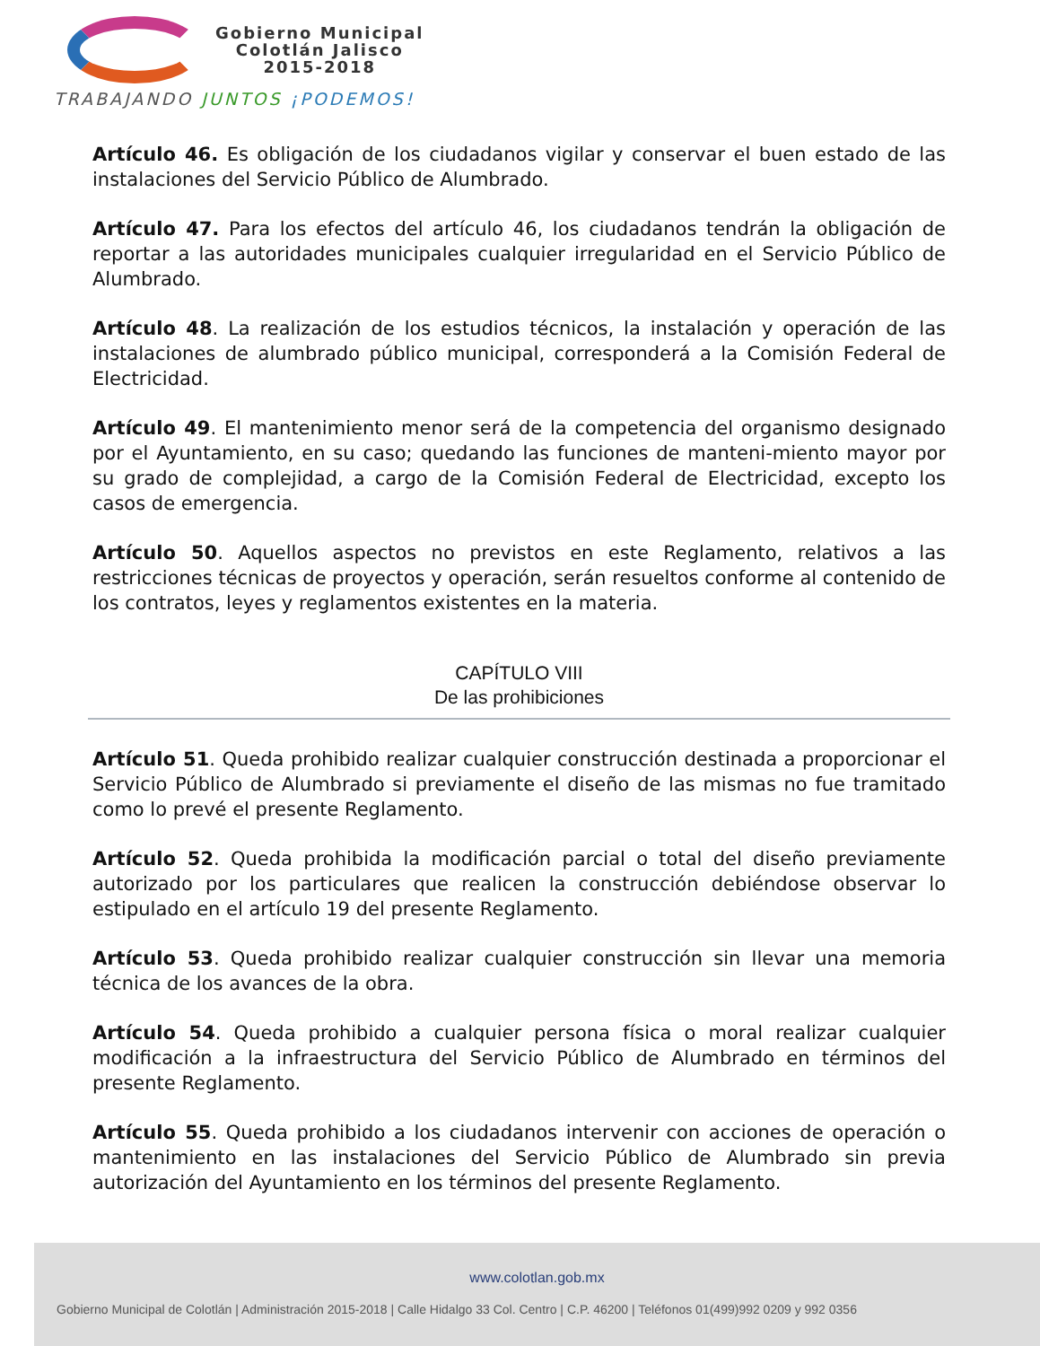Gobierno Municipal
Colotlán Jalisco
2015-2018
TRABAJANDO JUNTOS ¡PODEMOS!
Artículo 46. Es obligación de los ciudadanos vigilar y conservar el buen estado de las instalaciones del Servicio Público de Alumbrado.
Artículo 47. Para los efectos del artículo 46, los ciudadanos tendrán la obligación de reportar a las autoridades municipales cualquier irregularidad en el Servicio Público de Alumbrado.
Artículo 48. La realización de los estudios técnicos, la instalación y operación de las instalaciones de alumbrado público municipal, corresponderá a la Comisión Federal de Electricidad.
Artículo 49. El mantenimiento menor será de la competencia del organismo designado por el Ayuntamiento, en su caso; quedando las funciones de manteni-miento mayor por su grado de complejidad, a cargo de la Comisión Federal de Electricidad, excepto los casos de emergencia.
Artículo 50. Aquellos aspectos no previstos en este Reglamento, relativos a las restricciones técnicas de proyectos y operación, serán resueltos conforme al contenido de los contratos, leyes y reglamentos existentes en la materia.
CAPÍTULO VIII
De las prohibiciones
Artículo 51. Queda prohibido realizar cualquier construcción destinada a proporcionar el Servicio Público de Alumbrado si previamente el diseño de las mismas no fue tramitado como lo prevé el presente Reglamento.
Artículo 52. Queda prohibida la modificación parcial o total del diseño previamente autorizado por los particulares que realicen la construcción debiéndose observar lo estipulado en el artículo 19 del presente Reglamento.
Artículo 53. Queda prohibido realizar cualquier construcción sin llevar una memoria técnica de los avances de la obra.
Artículo 54. Queda prohibido a cualquier persona física o moral realizar cualquier modificación a la infraestructura del Servicio Público de Alumbrado en términos del presente Reglamento.
Artículo 55. Queda prohibido a los ciudadanos intervenir con acciones de operación o mantenimiento en las instalaciones del Servicio Público de Alumbrado sin previa autorización del Ayuntamiento en los términos del presente Reglamento.
www.colotlan.gob.mx
Gobierno Municipal de Colotlán | Administración 2015-2018 | Calle Hidalgo 33 Col. Centro | C.P. 46200 | Teléfonos 01(499)992 0209 y 992 0356